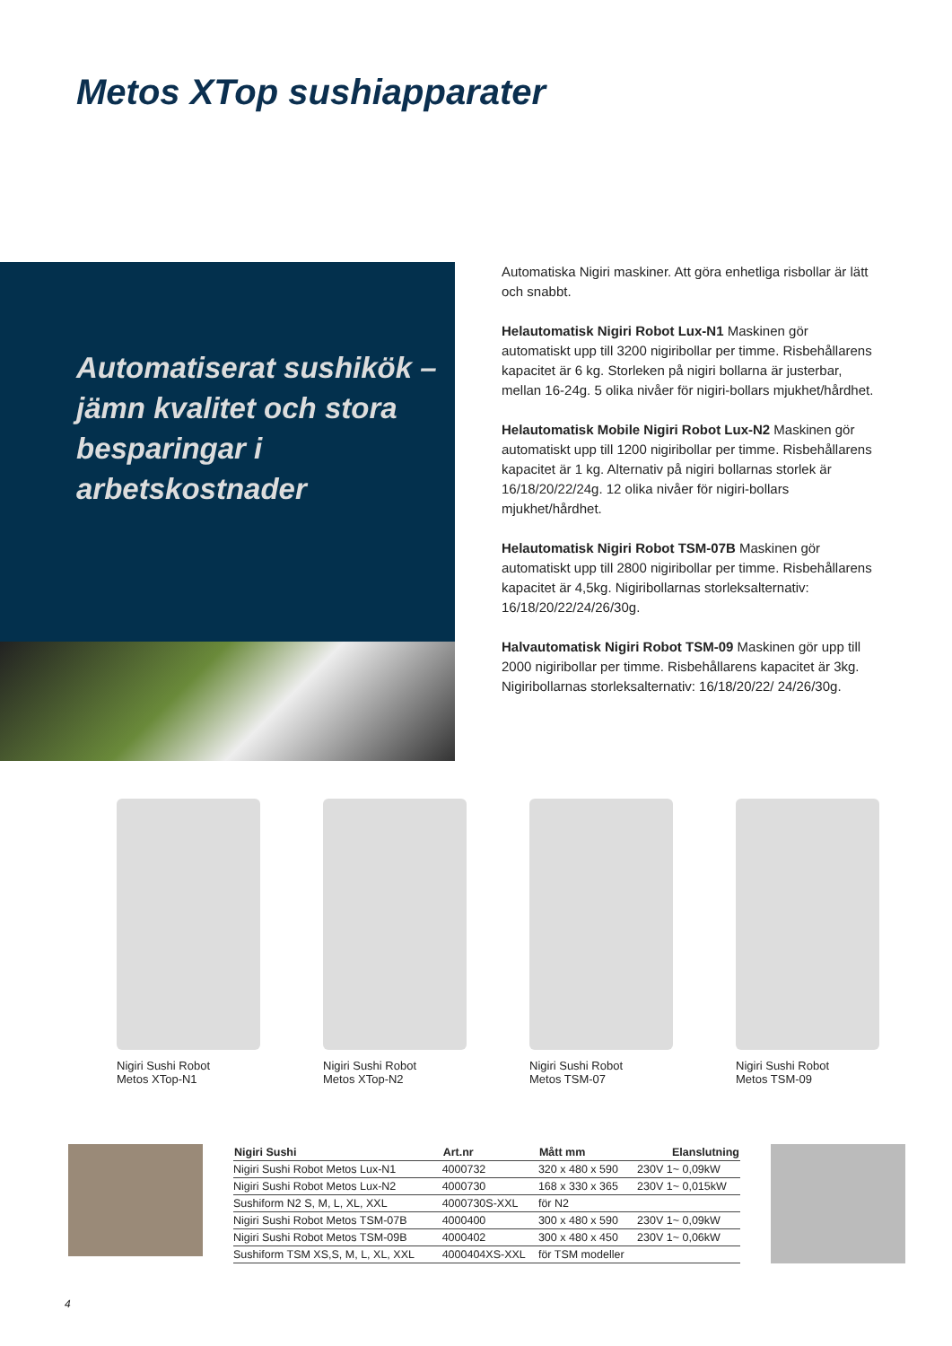Metos XTop sushiapparater
Automatiserat sushikök – jämn kvalitet och stora besparingar i arbetskostnader
Automatiska Nigiri maskiner. Att göra enhetliga risbollar är lätt och snabbt.
Helautomatisk Nigiri Robot Lux-N1 Maskinen gör automatiskt upp till 3200 nigiribollar per timme. Risbehållarens kapacitet är 6 kg. Storleken på nigiri bollarna är justerbar, mellan 16-24g. 5 olika nivåer för nigiri-bollars mjukhet/hårdhet.
Helautomatisk Mobile Nigiri Robot Lux-N2 Maskinen gör automatiskt upp till 1200 nigiribollar per timme. Risbehållarens kapacitet är 1 kg. Alternativ på nigiri bollarnas storlek är 16/18/20/22/24g. 12 olika nivåer för nigiri-bollars mjukhet/hårdhet.
Helautomatisk Nigiri Robot TSM-07B Maskinen gör automatiskt upp till 2800 nigiribollar per timme. Risbehållarens kapacitet är 4,5kg. Nigiribollarnas storleksalternativ: 16/18/20/22/24/26/30g.
Halvautomatisk Nigiri Robot TSM-09 Maskinen gör upp till 2000 nigiribollar per timme. Risbehållarens kapacitet är 3kg. Nigiribollarnas storleksalternativ: 16/18/20/22/ 24/26/30g.
Nigiri Sushi Robot
Metos XTop-N1
Nigiri Sushi Robot
Metos XTop-N2
Nigiri Sushi Robot
Metos TSM-07
Nigiri Sushi Robot
Metos TSM-09
| Nigiri Sushi | Art.nr | Mått mm | Elanslutning |
| --- | --- | --- | --- |
| Nigiri Sushi Robot Metos Lux-N1 | 4000732 | 320 x 480 x 590 | 230V 1~ 0,09kW |
| Nigiri Sushi Robot Metos Lux-N2 | 4000730 | 168 x 330 x 365 | 230V 1~ 0,015kW |
| Sushiform N2 S, M, L, XL, XXL | 4000730S-XXL | för N2 | |
| Nigiri Sushi Robot Metos TSM-07B | 4000400 | 300 x 480 x 590 | 230V 1~ 0,09kW |
| Nigiri Sushi Robot Metos TSM-09B | 4000402 | 300 x 480 x 450 | 230V 1~ 0,06kW |
| Sushiform TSM XS,S, M, L, XL, XXL | 4000404XS-XXL | för TSM modeller | |
4